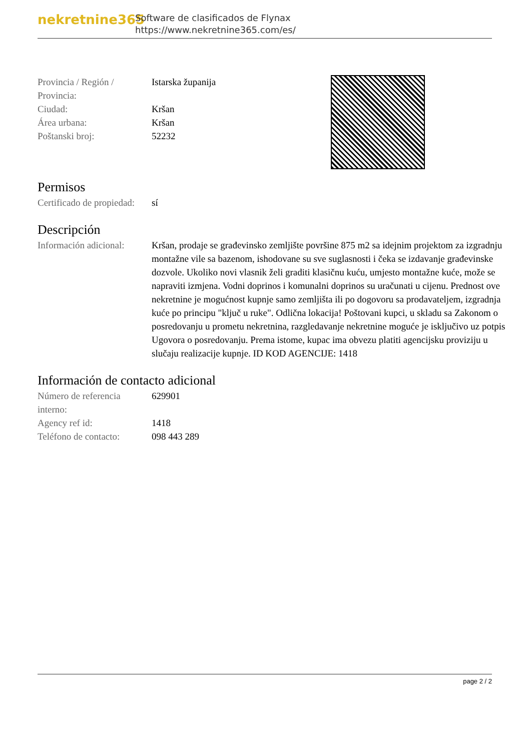nekretnine365
Software de clasificados de Flynax
https://www.nekretnine365.com/es/
| Provincia / Región / Provincia: | Istarska županija |
| Ciudad: | Kršan |
| Área urbana: | Kršan |
| Poštanski broj: | 52232 |
Permisos
| Certificado de propiedad: | sí |
Descripción
| Información adicional: | Kršan, prodaje se građevinsko zemljište površine 875 m2 sa idejnim projektom za izgradnju montažne vile sa bazenom, ishodovane su sve suglasnosti i čeka se izdavanje građevinske dozvole. Ukoliko novi vlasnik želi graditi klasičnu kuću, umjesto montažne kuće, može se napraviti izmjena. Vodni doprinos i komunalni doprinos su uračunati u cijenu. Prednost ove nekretnine je mogućnost kupnje samo zemljišta ili po dogovoru sa prodavateljem, izgradnja kuće po principu "ključ u ruke". Odlična lokacija! Poštovani kupci, u skladu sa Zakonom o posredovanju u prometu nekretnina, razgledavanje nekretnine moguće je isključivo uz potpis Ugovora o posredovanju. Prema istome, kupac ima obvezu platiti agencijsku proviziju u slučaju realizacije kupnje. ID KOD AGENCIJE: 1418 |
Información de contacto adicional
| Número de referencia interno: | 629901 |
| Agency ref id: | 1418 |
| Teléfono de contacto: | 098 443 289 |
page 2 / 2